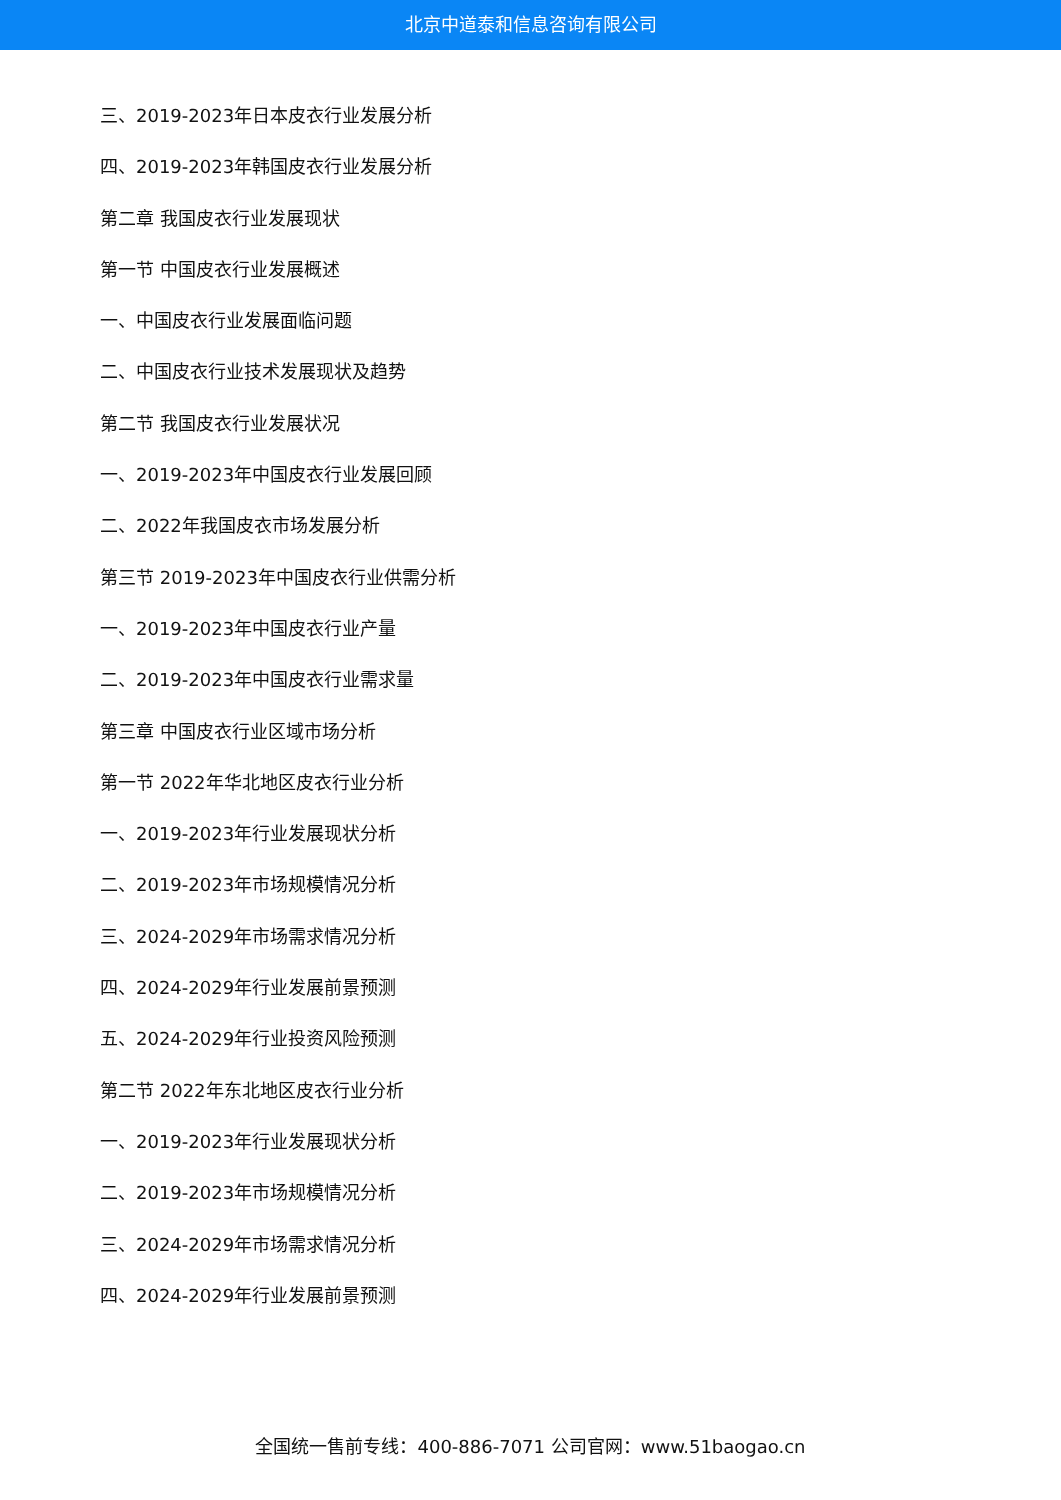北京中道泰和信息咨询有限公司
三、2019-2023年日本皮衣行业发展分析
四、2019-2023年韩国皮衣行业发展分析
第二章 我国皮衣行业发展现状
第一节 中国皮衣行业发展概述
一、中国皮衣行业发展面临问题
二、中国皮衣行业技术发展现状及趋势
第二节 我国皮衣行业发展状况
一、2019-2023年中国皮衣行业发展回顾
二、2022年我国皮衣市场发展分析
第三节 2019-2023年中国皮衣行业供需分析
一、2019-2023年中国皮衣行业产量
二、2019-2023年中国皮衣行业需求量
第三章 中国皮衣行业区域市场分析
第一节 2022年华北地区皮衣行业分析
一、2019-2023年行业发展现状分析
二、2019-2023年市场规模情况分析
三、2024-2029年市场需求情况分析
四、2024-2029年行业发展前景预测
五、2024-2029年行业投资风险预测
第二节 2022年东北地区皮衣行业分析
一、2019-2023年行业发展现状分析
二、2019-2023年市场规模情况分析
三、2024-2029年市场需求情况分析
四、2024-2029年行业发展前景预测
全国统一售前专线：400-886-7071 公司官网：www.51baogao.cn